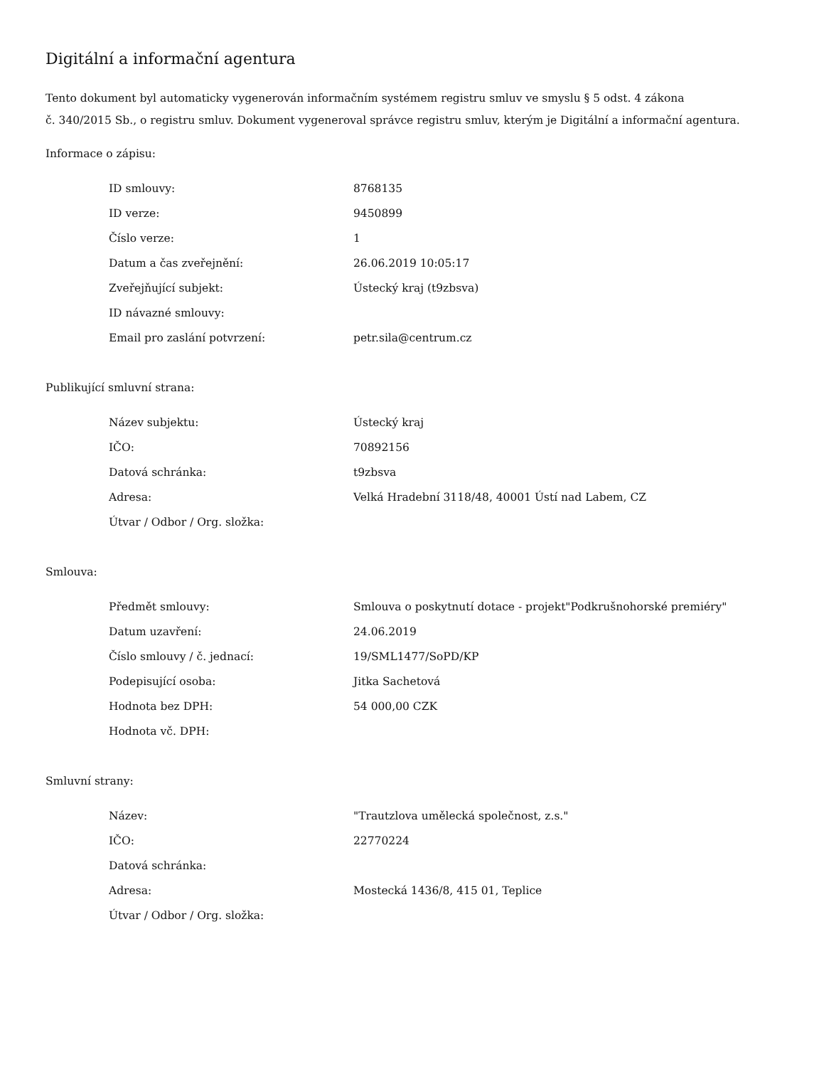Digitální a informační agentura
Tento dokument byl automaticky vygenerován informačním systémem registru smluv ve smyslu § 5 odst. 4 zákona
č. 340/2015 Sb., o registru smluv. Dokument vygeneroval správce registru smluv, kterým je Digitální a informační agentura.
Informace o zápisu:
| ID smlouvy: | 8768135 |
| ID verze: | 9450899 |
| Číslo verze: | 1 |
| Datum a čas zveřejnění: | 26.06.2019 10:05:17 |
| Zveřejňující subjekt: | Ústecký kraj (t9zbsva) |
| ID návazné smlouvy: | |
| Email pro zaslání potvrzení: | petr.sila@centrum.cz |
Publikující smluvní strana:
| Název subjektu: | Ústecký kraj |
| IČO: | 70892156 |
| Datová schránka: | t9zbsva |
| Adresa: | Velká Hradební 3118/48, 40001 Ústí nad Labem, CZ |
| Útvar / Odbor / Org. složka: | |
Smlouva:
| Předmět smlouvy: | Smlouva o poskytnutí dotace - projekt"Podkrušnohorské premiéry" |
| Datum uzavření: | 24.06.2019 |
| Číslo smlouvy / č. jednací: | 19/SML1477/SoPD/KP |
| Podepisující osoba: | Jitka Sachetová |
| Hodnota bez DPH: | 54 000,00 CZK |
| Hodnota vč. DPH: | |
Smluvní strany:
| Název: | "Trautzlova umělecká společnost, z.s." |
| IČO: | 22770224 |
| Datová schránka: | |
| Adresa: | Mostecká 1436/8, 415 01, Teplice |
| Útvar / Odbor / Org. složka: | |